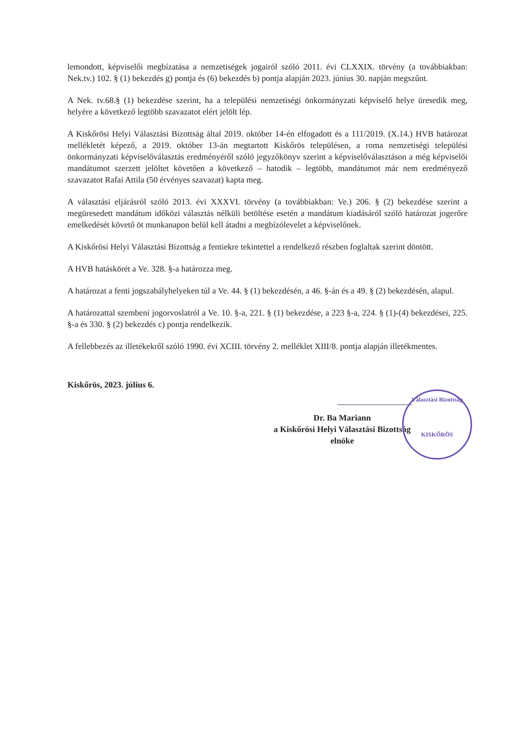lemondott, képviselői megbízatása a nemzetiségek jogairól szóló 2011. évi CLXXIX. törvény (a továbbiakban: Nek.tv.) 102. § (1) bekezdés g) pontja és (6) bekezdés b) pontja alapján 2023. június 30. napján megszűnt.
A Nek. tv.68.§ (1) bekezdése szerint, ha a települési nemzetiségi önkormányzati képviselő helye üresedik meg, helyére a következő legtöbb szavazatot elért jelölt lép.
A Kiskőrösi Helyi Választási Bizottság által 2019. október 14-én elfogadott és a 111/2019. (X.14.) HVB határozat mellékletét képező, a 2019. október 13-án megtartott Kiskőrös településen, a roma nemzetiségi települési önkormányzati képviselőválasztás eredményéről szóló jegyzőkönyv szerint a képviselőválasztáson a még képviselői mandátumot szerzett jelöltet követően a következő – hatodik – legtöbb, mandátumot már nem eredményező szavazatot Rafai Attila (50 érvényes szavazat) kapta meg.
A választási eljárásról szóló 2013. évi XXXVI. törvény (a továbbiakban: Ve.) 206. § (2) bekezdése szerint a megüresedett mandátum időközi választás nélküli betöltése esetén a mandátum kiadásáról szóló határozat jogerőre emelkedését követő öt munkanapon belül kell átadni a megbízólevelet a képviselőnek.
A Kiskőrösi Helyi Választási Bizottság a fentiekre tekintettel a rendelkező részben foglaltak szerint döntött.
A HVB hatáskörét a Ve. 328. §-a határozza meg.
A határozat a fenti jogszabályhelyeken túl a Ve. 44. § (1) bekezdésén, a 46. §-án és a 49. § (2) bekezdésén, alapul.
A határozattal szembeni jogorvoslatról a Ve. 10. §-a, 221. § (1) bekezdése, a 223 §-a, 224. § (1)-(4) bekezdései, 225. §-a és 330. § (2) bekezdés c) pontja rendelkezik.
A fellebbezés az illetékekről szóló 1990. évi XCIII. törvény 2. melléklet XIII/8. pontja alapján illetékmentes.
Kiskőrös, 2023. július 6.
Dr. Ba Mariann
a Kiskőrösi Helyi Választási Bizottság
elnöke
Választási Bizottság
KISKŐRÖS